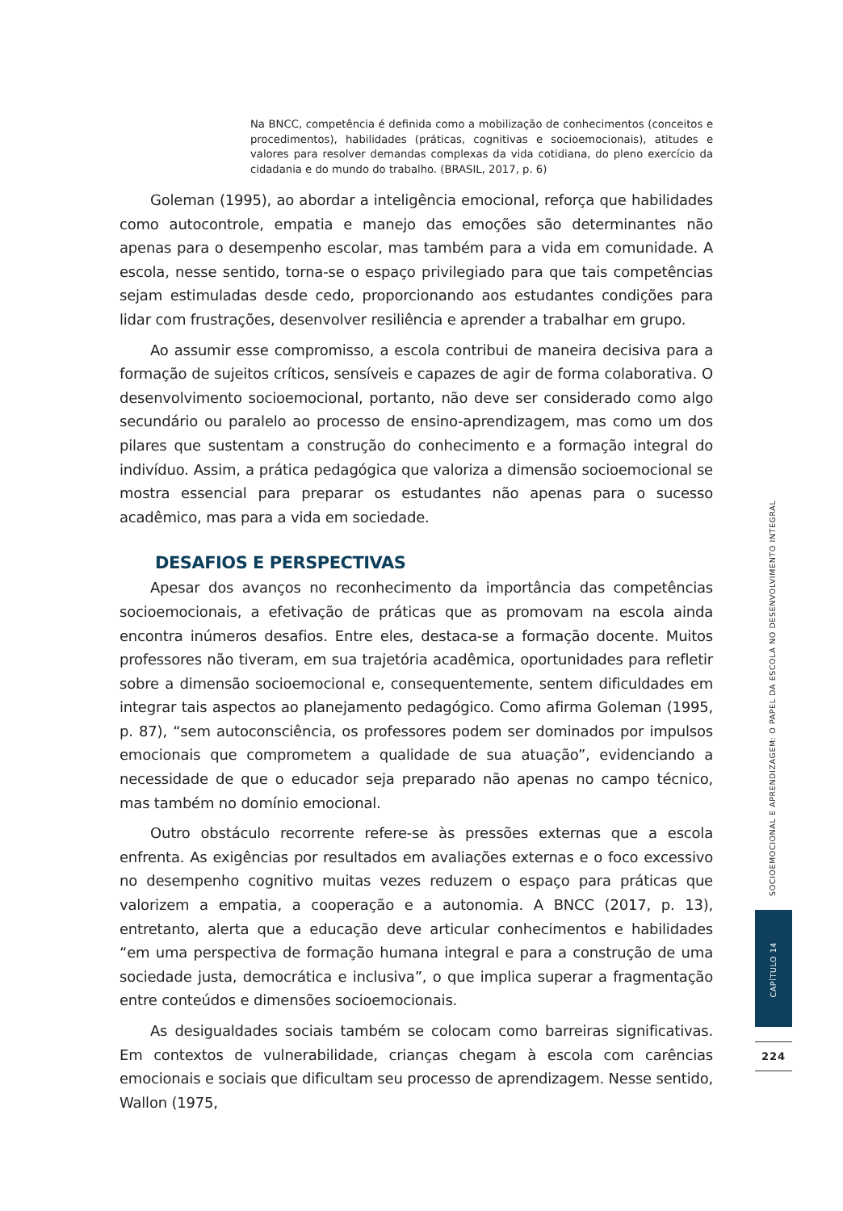Na BNCC, competência é definida como a mobilização de conhecimentos (conceitos e procedimentos), habilidades (práticas, cognitivas e socioemocionais), atitudes e valores para resolver demandas complexas da vida cotidiana, do pleno exercício da cidadania e do mundo do trabalho. (BRASIL, 2017, p. 6)
Goleman (1995), ao abordar a inteligência emocional, reforça que habilidades como autocontrole, empatia e manejo das emoções são determinantes não apenas para o desempenho escolar, mas também para a vida em comunidade. A escola, nesse sentido, torna-se o espaço privilegiado para que tais competências sejam estimuladas desde cedo, proporcionando aos estudantes condições para lidar com frustrações, desenvolver resiliência e aprender a trabalhar em grupo.
Ao assumir esse compromisso, a escola contribui de maneira decisiva para a formação de sujeitos críticos, sensíveis e capazes de agir de forma colaborativa. O desenvolvimento socioemocional, portanto, não deve ser considerado como algo secundário ou paralelo ao processo de ensino-aprendizagem, mas como um dos pilares que sustentam a construção do conhecimento e a formação integral do indivíduo. Assim, a prática pedagógica que valoriza a dimensão socioemocional se mostra essencial para preparar os estudantes não apenas para o sucesso acadêmico, mas para a vida em sociedade.
DESAFIOS E PERSPECTIVAS
Apesar dos avanços no reconhecimento da importância das competências socioemocionais, a efetivação de práticas que as promovam na escola ainda encontra inúmeros desafios. Entre eles, destaca-se a formação docente. Muitos professores não tiveram, em sua trajetória acadêmica, oportunidades para refletir sobre a dimensão socioemocional e, consequentemente, sentem dificuldades em integrar tais aspectos ao planejamento pedagógico. Como afirma Goleman (1995, p. 87), “sem autoconsciência, os professores podem ser dominados por impulsos emocionais que comprometem a qualidade de sua atuação”, evidenciando a necessidade de que o educador seja preparado não apenas no campo técnico, mas também no domínio emocional.
Outro obstáculo recorrente refere-se às pressões externas que a escola enfrenta. As exigências por resultados em avaliações externas e o foco excessivo no desempenho cognitivo muitas vezes reduzem o espaço para práticas que valorizem a empatia, a cooperação e a autonomia. A BNCC (2017, p. 13), entretanto, alerta que a educação deve articular conhecimentos e habilidades “em uma perspectiva de formação humana integral e para a construção de uma sociedade justa, democrática e inclusiva”, o que implica superar a fragmentação entre conteúdos e dimensões socioemocionais.
As desigualdades sociais também se colocam como barreiras significativas. Em contextos de vulnerabilidade, crianças chegam à escola com carências emocionais e sociais que dificultam seu processo de aprendizagem. Nesse sentido, Wallon (1975,
SOCIOEMOCIONAL E APRENDIZAGEM: O PAPEL DA ESCOLA NO DESENVOLVIMENTO INTEGRAL
CAPÍTULO 14
224